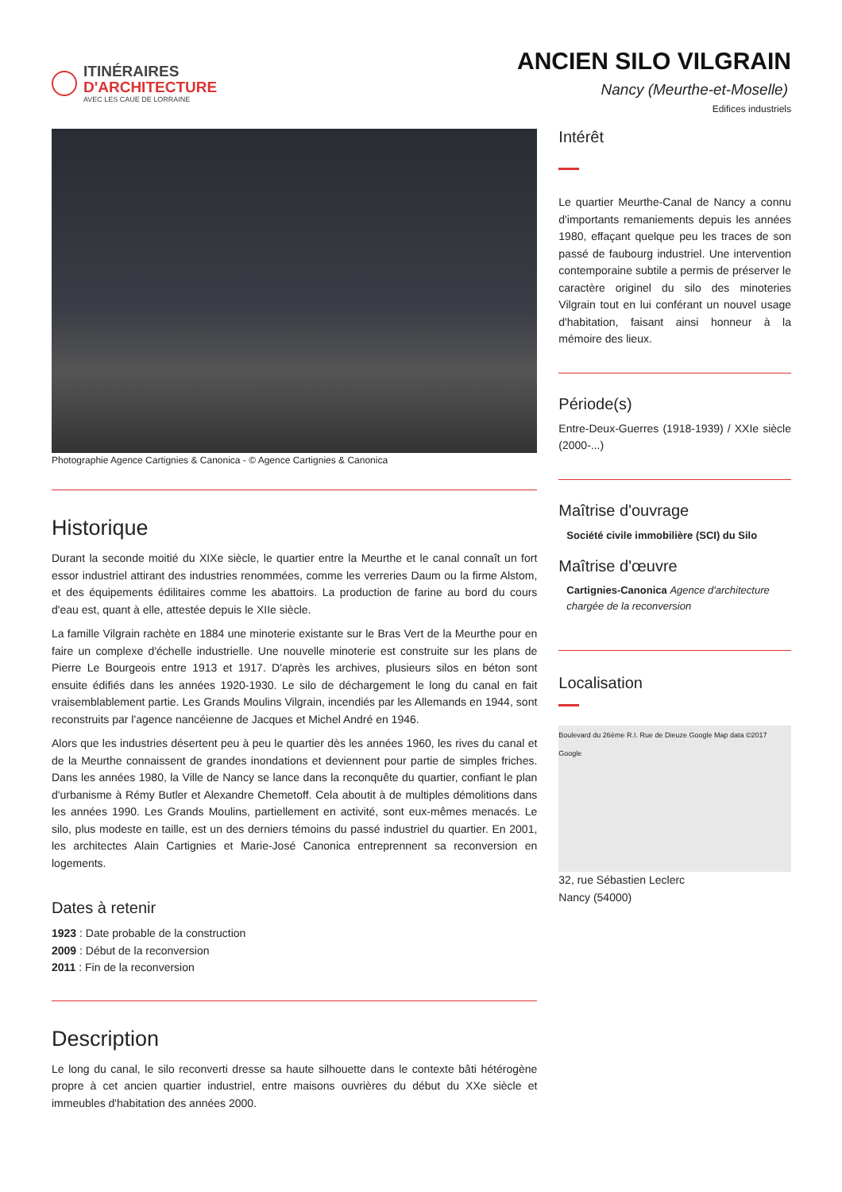ITINÉRAIRES
D'ARCHITECTURE
AVEC LES CAUE DE LORRAINE
ANCIEN SILO VILGRAIN
Nancy (Meurthe-et-Moselle)
Edifices industriels
Photographie Agence Cartignies & Canonica - © Agence Cartignies & Canonica
Historique
Durant la seconde moitié du XIXe siècle, le quartier entre la Meurthe et le canal connaît un fort essor industriel attirant des industries renommées, comme les verreries Daum ou la firme Alstom, et des équipements édilitaires comme les abattoirs. La production de farine au bord du cours d'eau est, quant à elle, attestée depuis le XIIe siècle.
La famille Vilgrain rachète en 1884 une minoterie existante sur le Bras Vert de la Meurthe pour en faire un complexe d'échelle industrielle. Une nouvelle minoterie est construite sur les plans de Pierre Le Bourgeois entre 1913 et 1917. D'après les archives, plusieurs silos en béton sont ensuite édifiés dans les années 1920-1930. Le silo de déchargement le long du canal en fait vraisemblablement partie. Les Grands Moulins Vilgrain, incendiés par les Allemands en 1944, sont reconstruits par l'agence nancéienne de Jacques et Michel André en 1946.
Alors que les industries désertent peu à peu le quartier dès les années 1960, les rives du canal et de la Meurthe connaissent de grandes inondations et deviennent pour partie de simples friches. Dans les années 1980, la Ville de Nancy se lance dans la reconquête du quartier, confiant le plan d'urbanisme à Rémy Butler et Alexandre Chemetoff. Cela aboutit à de multiples démolitions dans les années 1990. Les Grands Moulins, partiellement en activité, sont eux-mêmes menacés. Le silo, plus modeste en taille, est un des derniers témoins du passé industriel du quartier. En 2001, les architectes Alain Cartignies et Marie-José Canonica entreprennent sa reconversion en logements.
Dates à retenir
1923 : Date probable de la construction
2009 : Début de la reconversion
2011 : Fin de la reconversion
Description
Le long du canal, le silo reconverti dresse sa haute silhouette dans le contexte bâti hétérogène propre à cet ancien quartier industriel, entre maisons ouvrières du début du XXe siècle et immeubles d'habitation des années 2000.
Intérêt
Le quartier Meurthe-Canal de Nancy a connu d'importants remaniements depuis les années 1980, effaçant quelque peu les traces de son passé de faubourg industriel. Une intervention contemporaine subtile a permis de préserver le caractère originel du silo des minoteries Vilgrain tout en lui conférant un nouvel usage d'habitation, faisant ainsi honneur à la mémoire des lieux.
Période(s)
Entre-Deux-Guerres (1918-1939) / XXIe siècle (2000-...)
Maîtrise d'ouvrage
Société civile immobilière (SCI) du Silo
Maîtrise d'œuvre
Cartignies-Canonica Agence d'architecture chargée de la reconversion
Localisation
Boulevard du 26ème R.I. Rue de Dieuze Google Map data ©2017 Google
32, rue Sébastien Leclerc
Nancy (54000)